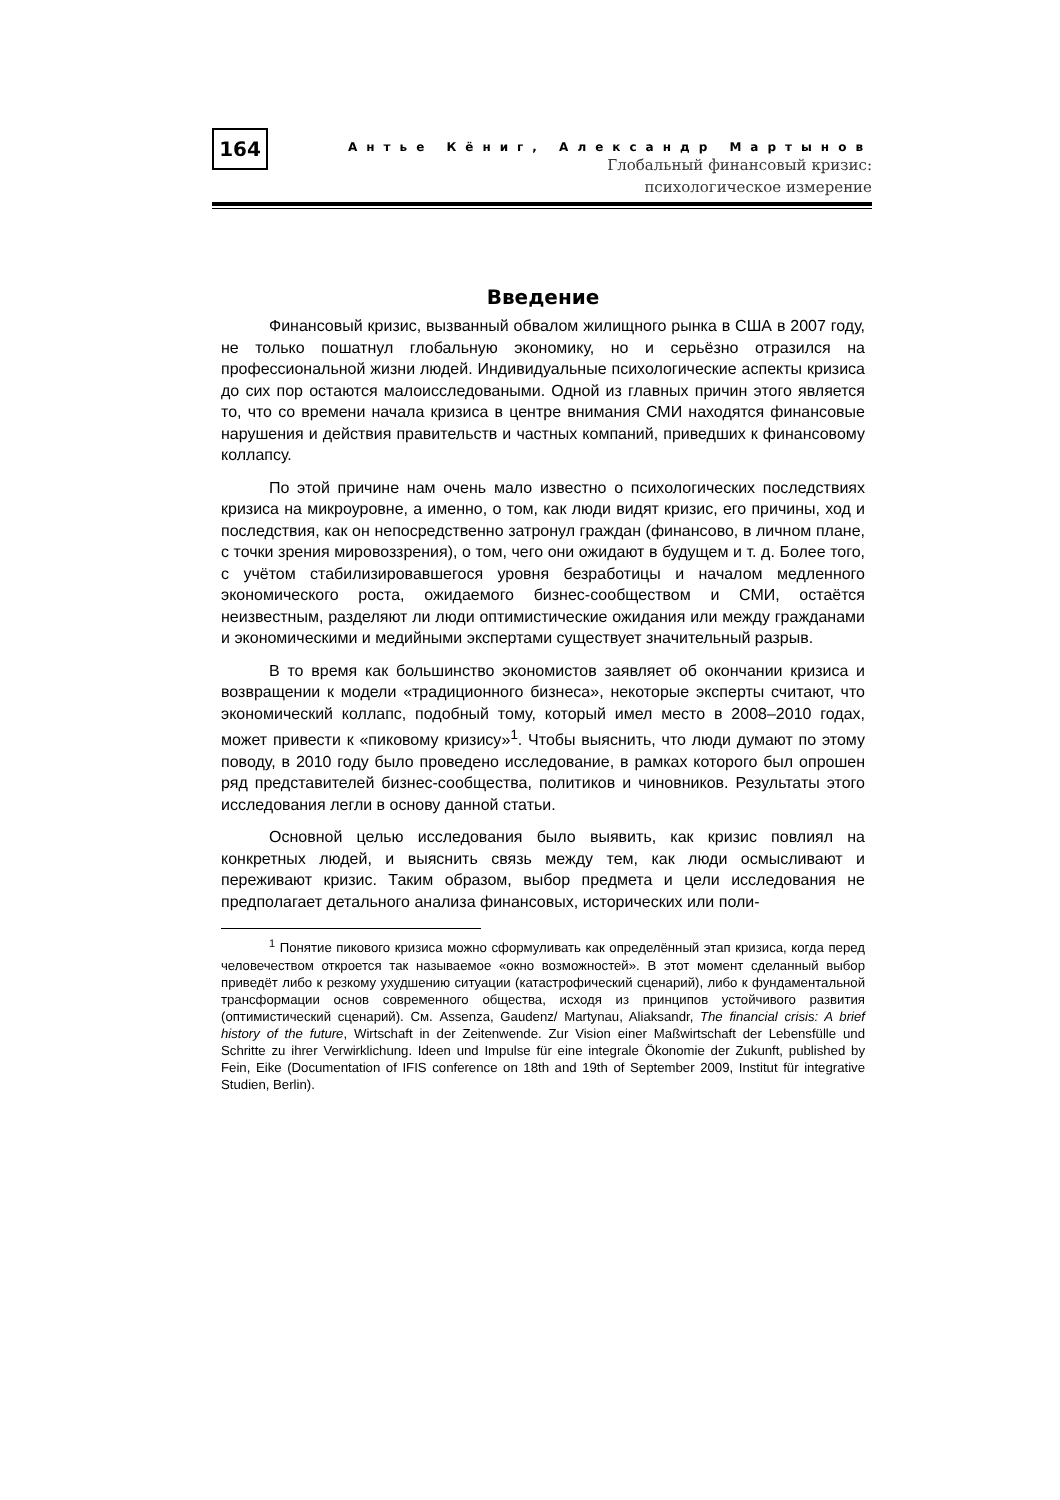164
Антье Кёниг, Александр Мартынов
Глобальный финансовый кризис:
психологическое измерение
Введение
Финансовый кризис, вызванный обвалом жилищного рынка в США в 2007 году, не только пошатнул глобальную экономику, но и серьёзно отразился на профессиональной жизни людей. Индивидуальные психологические аспекты кризиса до сих пор остаются малоисследоваными. Одной из главных причин этого является то, что со времени начала кризиса в центре внимания СМИ находятся финансовые нарушения и действия правительств и частных компаний, приведших к финансовому коллапсу.
По этой причине нам очень мало известно о психологических последствиях кризиса на микроуровне, а именно, о том, как люди видят кризис, его причины, ход и последствия, как он непосредственно затронул граждан (финансово, в личном плане, с точки зрения мировоззрения), о том, чего они ожидают в будущем и т. д. Более того, с учётом стабилизировавшегося уровня безработицы и началом медленного экономического роста, ожидаемого бизнес-сообществом и СМИ, остаётся неизвестным, разделяют ли люди оптимистические ожидания или между гражданами и экономическими и медийными экспертами существует значительный разрыв.
В то время как большинство экономистов заявляет об окончании кризиса и возвращении к модели «традиционного бизнеса», некоторые эксперты считают, что экономический коллапс, подобный тому, который имел место в 2008–2010 годах, может привести к «пиковому кризису»<sup>1</sup>. Чтобы выяснить, что люди думают по этому поводу, в 2010 году было проведено исследование, в рамках которого был опрошен ряд представителей бизнес-сообщества, политиков и чиновников. Результаты этого исследования легли в основу данной статьи.
Основной целью исследования было выявить, как кризис повлиял на конкретных людей, и выяснить связь между тем, как люди осмысливают и переживают кризис. Таким образом, выбор предмета и цели исследования не предполагает детального анализа финансовых, исторических или поли-
<sup>1</sup> Понятие пикового кризиса можно сформуливать как определённый этап кризиса, когда перед человечеством откроется так называемое «окно возможностей». В этот момент сделанный выбор приведёт либо к резкому ухудшению ситуации (катастрофический сценарий), либо к фундаментальной трансформации основ современного общества, исходя из принципов устойчивого развития (оптимистический сценарий). См. Assenza, Gaudenz/ Martynau, Aliaksandr, The financial crisis: A brief history of the future, Wirtschaft in der Zeitenwende. Zur Vision einer Maßwirtschaft der Lebensfülle und Schritte zu ihrer Verwirklichung. Ideen und Impulse für eine integrale Ökonomie der Zukunft, published by Fein, Eike (Documentation of IFIS conference on 18th and 19th of September 2009, Institut für integrative Studien, Berlin).